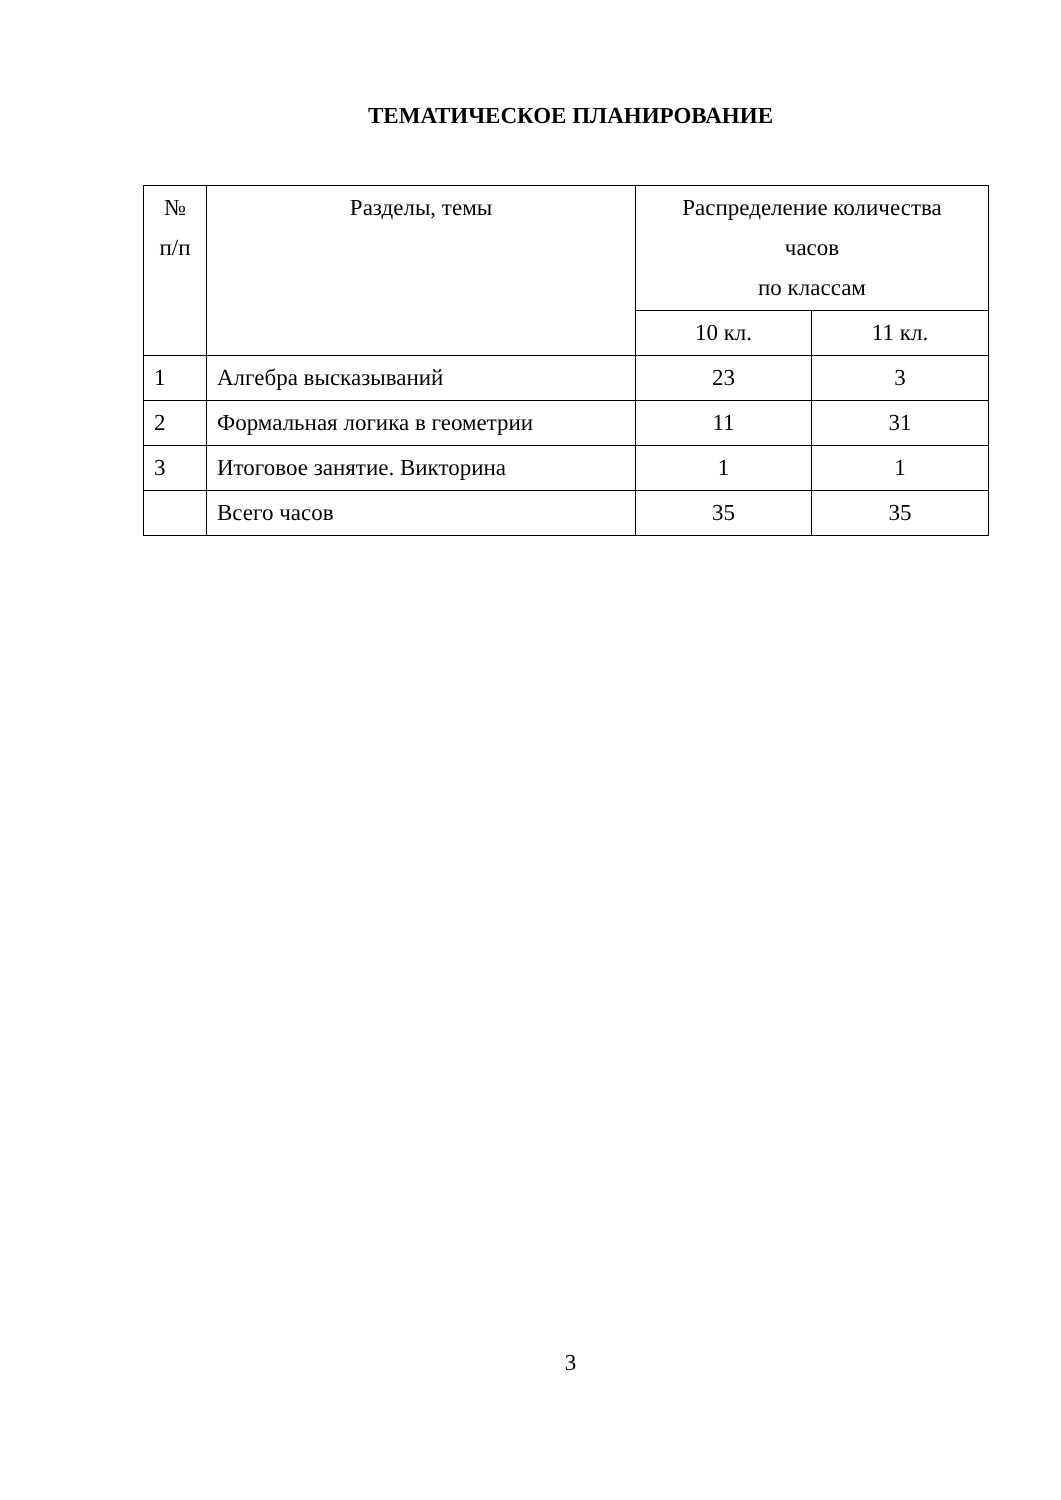ТЕМАТИЧЕСКОЕ ПЛАНИРОВАНИЕ
| № п/п | Разделы, темы | Распределение количества часов по классам | |
| --- | --- | --- | --- |
| | | 10 кл. | 11 кл. |
| 1 | Алгебра высказываний | 23 | 3 |
| 2 | Формальная логика в геометрии | 11 | 31 |
| 3 | Итоговое занятие. Викторина | 1 | 1 |
| | Всего часов | 35 | 35 |
3